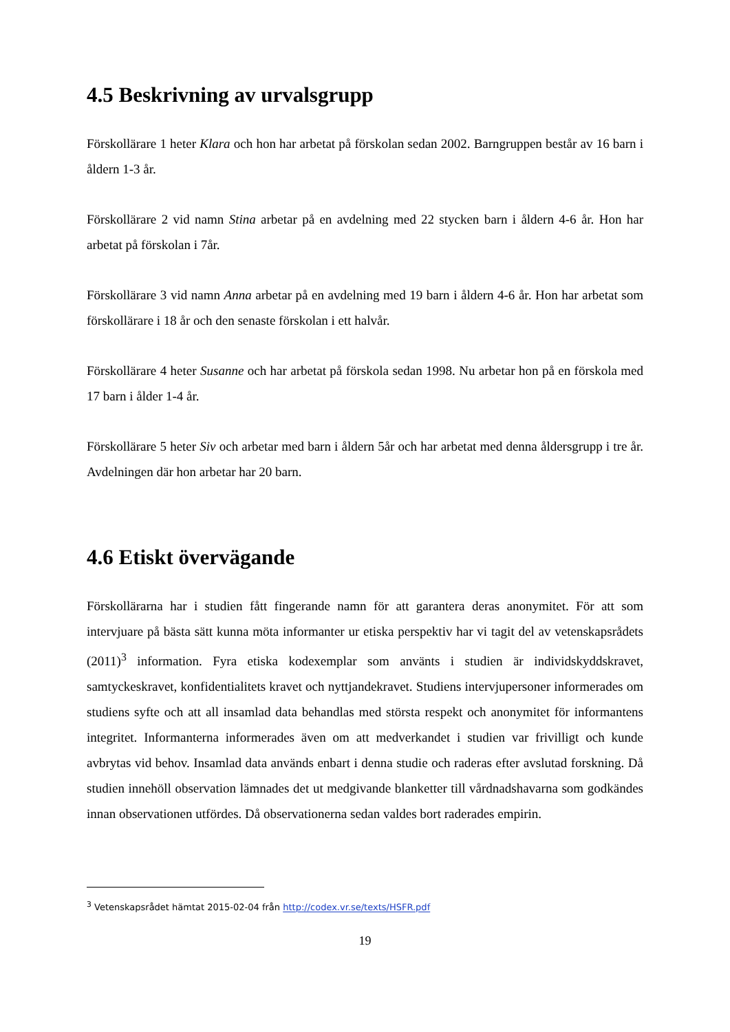4.5 Beskrivning av urvalsgrupp
Förskollärare 1 heter Klara och hon har arbetat på förskolan sedan 2002. Barngruppen består av 16 barn i åldern 1-3 år.
Förskollärare 2 vid namn Stina arbetar på en avdelning med 22 stycken barn i åldern 4-6 år. Hon har arbetat på förskolan i 7år.
Förskollärare 3 vid namn Anna arbetar på en avdelning med 19 barn i åldern 4-6 år. Hon har arbetat som förskollärare i 18 år och den senaste förskolan i ett halvår.
Förskollärare 4 heter Susanne och har arbetat på förskola sedan 1998. Nu arbetar hon på en förskola med 17 barn i ålder 1-4 år.
Förskollärare 5 heter Siv och arbetar med barn i åldern 5år och har arbetat med denna åldersgrupp i tre år. Avdelningen där hon arbetar har 20 barn.
4.6 Etiskt övervägande
Förskollärarna har i studien fått fingerande namn för att garantera deras anonymitet. För att som intervjuare på bästa sätt kunna möta informanter ur etiska perspektiv har vi tagit del av vetenskapsrådets (2011)<sup>3</sup> information. Fyra etiska kodexemplar som använts i studien är individskyddskravet, samtyckeskravet, konfidentialitets kravet och nyttjandekravet. Studiens intervjupersoner informerades om studiens syfte och att all insamlad data behandlas med största respekt och anonymitet för informantens integritet. Informanterna informerades även om att medverkandet i studien var frivilligt och kunde avbrytas vid behov. Insamlad data används enbart i denna studie och raderas efter avslutad forskning. Då studien innehöll observation lämnades det ut medgivande blanketter till vårdnadshavarna som godkändes innan observationen utfördes. Då observationerna sedan valdes bort raderades empirin.
<sup>3</sup> Vetenskapsrådet hämtat 2015-02-04 från http://codex.vr.se/texts/HSFR.pdf
19